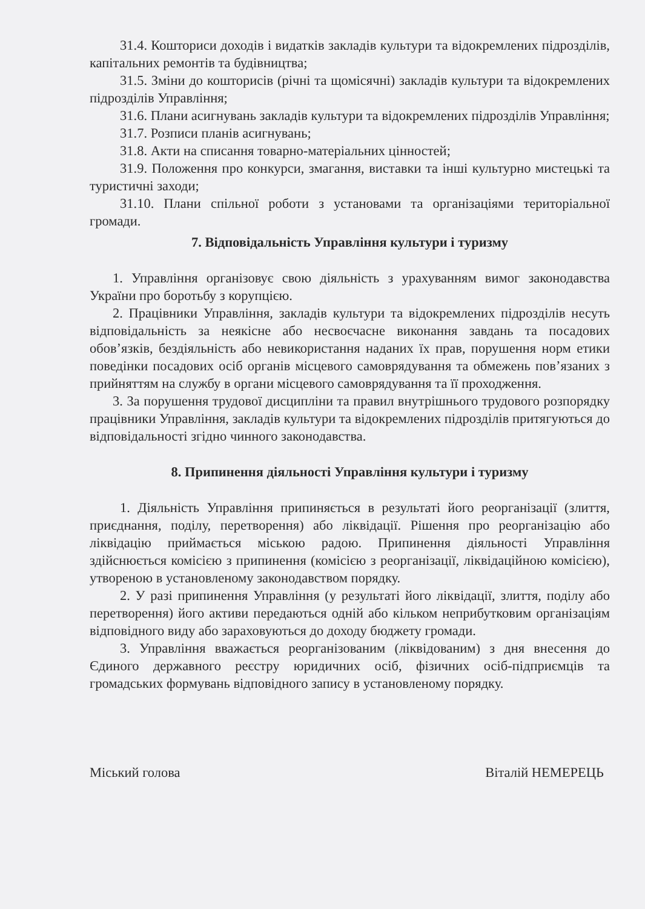31.4. Кошториси доходів і видатків закладів культури та відокремлених підрозділів, капітальних ремонтів та будівництва;
31.5. Зміни до кошторисів (річні та щомісячні) закладів культури та відокремлених підрозділів Управління;
31.6. Плани асигнувань закладів культури та відокремлених підрозділів Управління;
31.7. Розписи планів асигнувань;
31.8. Акти на списання товарно-матеріальних цінностей;
31.9. Положення про конкурси, змагання, виставки та інші культурно мистецькі та туристичні заходи;
31.10. Плани спільної роботи з установами та організаціями територіальної громади.
7. Відповідальність Управління культури і туризму
1. Управління організовує свою діяльність з урахуванням вимог законодавства України про боротьбу з корупцією.
2. Працівники Управління, закладів культури та відокремлених підрозділів несуть відповідальність за неякісне або несвоєчасне виконання завдань та посадових обов’язків, бездіяльність або невикористання наданих їх прав, порушення норм етики поведінки посадових осіб органів місцевого самоврядування та обмежень пов’язаних з прийняттям на службу в органи місцевого самоврядування та її проходження.
3. За порушення трудової дисципліни та правил внутрішнього трудового розпорядку працівники Управління, закладів культури та відокремлених підрозділів притягуються до відповідальності згідно чинного законодавства.
8. Припинення діяльності Управління культури і туризму
1. Діяльність Управління припиняється в результаті його реорганізації (злиття, приєднання, поділу, перетворення) або ліквідації. Рішення про реорганізацію або ліквідацію приймається міською радою. Припинення діяльності Управління здійснюється комісією з припинення (комісією з реорганізації, ліквідаційною комісією), утвореною в установленому законодавством порядку.
2. У разі припинення Управління (у результаті його ліквідації, злиття, поділу або перетворення) його активи передаються одній або кільком неприбутковим організаціям відповідного виду або зараховуються до доходу бюджету громади.
3. Управління вважається реорганізованим (ліквідованим) з дня внесення до Єдиного державного реєстру юридичних осіб, фізичних осіб-підприємців та громадських формувань відповідного запису в установленому порядку.
Міський голова Віталій НЕМЕРЕЦЬ